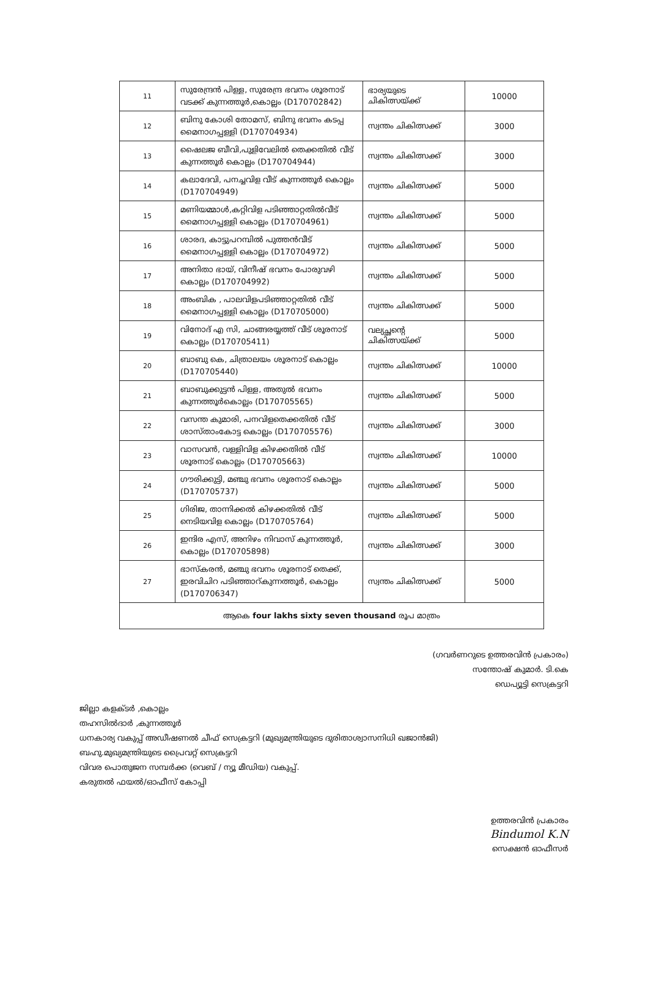| 11 | സുരേന്ദ്രൻ പിള്ള, സുരേന്ദ്ര ഭവനം ശൂരനാട് വടക്ക് കുന്നത്തൂർ,കൊല്ലം (D170702842) | ഭാര്യയുടെ ചികിത്സയ്ക്ക് | 10000 |
| 12 | ബിനു കോശി തോമസ്, ബിനു ഭവനം കടപ്പ മൈനാഗപ്പള്ളി (D170704934) | സ്വന്തം ചികിത്സക്ക് | 3000 |
| 13 | ഷൈലജ ബീവി,പുളിവേലിൽ തെക്കതിൽ വീട് കുന്നത്തൂർ കൊല്ലം (D170704944) | സ്വന്തം ചികിത്സക്ക് | 3000 |
| 14 | കലാദേവി, പനച്ചവിള വീട് കുന്നത്തൂർ കൊല്ലം (D170704949) | സ്വന്തം ചികിത്സക്ക് | 5000 |
| 15 | മണിയമ്മാൾ,കറ്റിവിള പടിഞ്ഞാറ്റതിൽവീട് മൈനാഗപ്പള്ളി കൊല്ലം (D170704961) | സ്വന്തം ചികിത്സക്ക് | 5000 |
| 16 | ശാരദ, കാട്ടുപറമ്പിൽ പുത്തൻവീട് മൈനാഗപ്പള്ളി കൊല്ലം (D170704972) | സ്വന്തം ചികിത്സക്ക് | 5000 |
| 17 | അനിതാ ഭായ്, വിനീഷ് ഭവനം പോരുവഴി കൊല്ലം (D170704992) | സ്വന്തം ചികിത്സക്ക് | 5000 |
| 18 | അംബിക , പാലവിളപടിഞ്ഞാറ്റതിൽ വീട് മൈനാഗപ്പള്ളി കൊല്ലം (D170705000) | സ്വന്തം ചികിത്സക്ക് | 5000 |
| 19 | വിനോദ് എ സി, ചാങ്ങരയ്യത്ത് വീട് ശൂരനാട് കൊല്ലം (D170705411) | വല്യച്ഛന്റെ ചികിത്സയ്ക്ക് | 5000 |
| 20 | ബാബു കെ, ചിത്രാലയം ശൂരനാട് കൊല്ലം (D170705440) | സ്വന്തം ചികിത്സക്ക് | 10000 |
| 21 | ബാബുക്കുട്ടൻ പിള്ള, അതുൽ ഭവനം കുന്നത്തൂർകൊല്ലം (D170705565) | സ്വന്തം ചികിത്സക്ക് | 5000 |
| 22 | വസന്ത കുമാരി, പനവിളതെക്കതിൽ വീട് ശാസ്താംകോട്ട കൊല്ലം (D170705576) | സ്വന്തം ചികിത്സക്ക് | 3000 |
| 23 | വാസവൻ, വള്ളിവിള കിഴക്കതിൽ വീട് ശൂരനാട് കൊല്ലം (D170705663) | സ്വന്തം ചികിത്സക്ക് | 10000 |
| 24 | ഗൗരിക്കുട്ടി, മഞ്ചു ഭവനം ശൂരനാട് കൊല്ലം (D170705737) | സ്വന്തം ചികിത്സക്ക് | 5000 |
| 25 | ഗിരിജ, താന്നിക്കൽ കിഴക്കതിൽ വീട് നെടിയവിള കൊല്ലം (D170705764) | സ്വന്തം ചികിത്സക്ക് | 5000 |
| 26 | ഇന്ദിര എസ്, അനിഴം നിവാസ് കുന്നത്തൂർ, കൊല്ലം (D170705898) | സ്വന്തം ചികിത്സക്ക് | 3000 |
| 27 | ഭാസ്കരൻ, മഞ്ചു ഭവനം ശൂരനാട് തെക്ക്, ഇരവിചിറ പടിഞ്ഞാറ്കുന്നത്തൂർ, കൊല്ലം (D170706347) | സ്വന്തം ചികിത്സക്ക് | 5000 |
| ആകെ four lakhs sixty seven thousand രൂപ മാത്രം | | | |
(ഗവർണറുടെ ഉത്തരവിൻ പ്രകാരം)
സന്തോഷ് കുമാർ. ടി.കെ
ഡെപ്യൂട്ടി സെക്രട്ടറി
ജില്ലാ കളക്ടർ ,കൊല്ലം
തഹസിൽദാർ ,കുന്നത്തൂർ
ധനകാര്യ വകുപ്പ് അഡീഷണൽ ചീഫ് സെക്രട്ടറി (മുഖ്യമന്ത്രിയുടെ ദുരിതാശ്വാസനിധി ഖജാൻജി)
ബഹു.മുഖ്യമന്ത്രിയുടെ പ്രൈവറ്റ് സെക്രട്ടറി
വിവര പൊതുജന സമ്പർക്ക (വെബ് / ന്യൂ മീഡിയ) വകുപ്പ്.
കരുതൽ ഫയൽ/ഓഫീസ് കോപ്പി
ഉത്തരവിൻ പ്രകാരം
Bindumol K.N
സെക്ഷൻ ഓഫീസർ